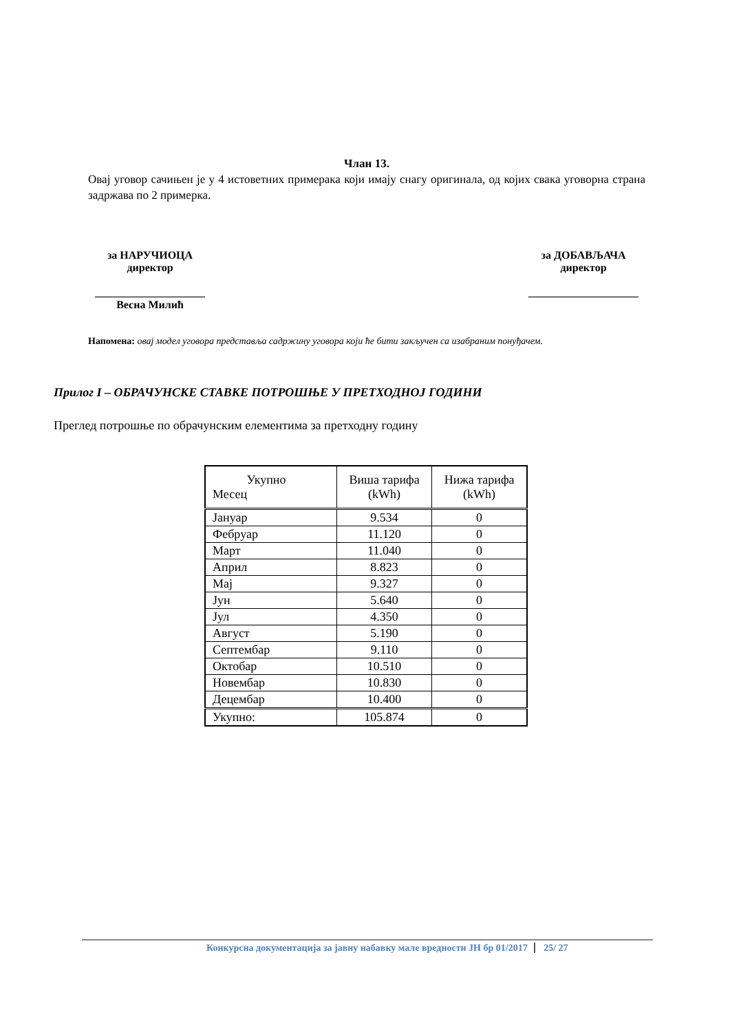Члан 13.
Овај уговор сачињен је у 4 истоветних примерака који имају снагу оригинала, од којих свака уговорна страна задржава по 2 примерка.
за НАРУЧИОЦА
директор
____________________
Весна Милић
за ДОБАВЉАЧА
директор
____________________
Напомена: овај модел уговора представља садржину уговора који ће бити закључен са изабраним понуђачем.
Прилог I – ОБРАЧУНСКЕ СТАВКЕ ПОТРОШЊЕ У ПРЕТХОДНОЈ ГОДИНИ
Преглед потрошње по обрачунским елементима за претходну годину
| Укупно Месец | Виша тарифа (kWh) | Нижа тарифа (kWh) |
| --- | --- | --- |
| Јануар | 9.534 | 0 |
| Фебруар | 11.120 | 0 |
| Март | 11.040 | 0 |
| Април | 8.823 | 0 |
| Мај | 9.327 | 0 |
| Јун | 5.640 | 0 |
| Јул | 4.350 | 0 |
| Август | 5.190 | 0 |
| Септембар | 9.110 | 0 |
| Октобар | 10.510 | 0 |
| Новембар | 10.830 | 0 |
| Децембар | 10.400 | 0 |
| Укупно: | 105.874 | 0 |
Конкурсна документација за јавну набавку мале вредности ЈН бр 01/2017 25/ 27